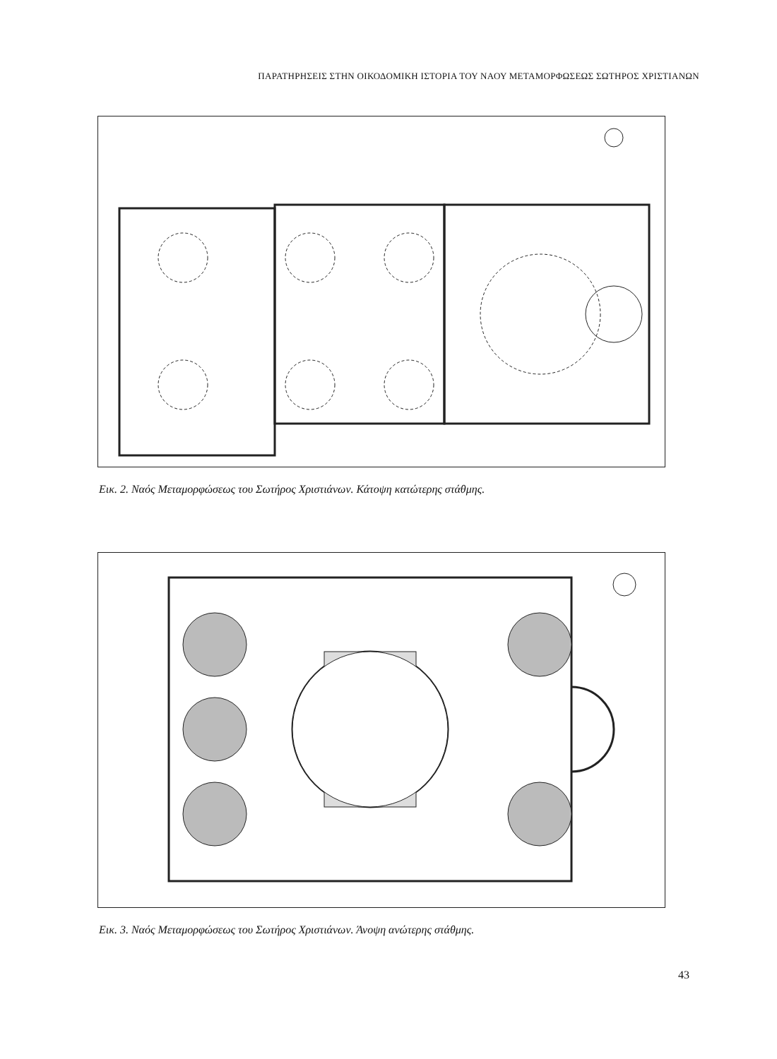ΠΑΡΑΤΗΡΗΣΕΙΣ ΣΤΗΝ ΟΙΚΟΔΟΜΙΚΗ ΙΣΤΟΡΙΑ ΤΟΥ ΝΑΟΥ ΜΕΤΑΜΟΡΦΩΣΕΩΣ ΣΩΤΗΡΟΣ ΧΡΙΣΤΙΑΝΩΝ
Εικ. 2. Ναός Μεταμορφώσεως του Σωτήρος Χριστιάνων. Κάτοψη κατώτερης στάθμης.
Εικ. 3. Ναός Μεταμορφώσεως του Σωτήρος Χριστιάνων. Άνοψη ανώτερης στάθμης.
43